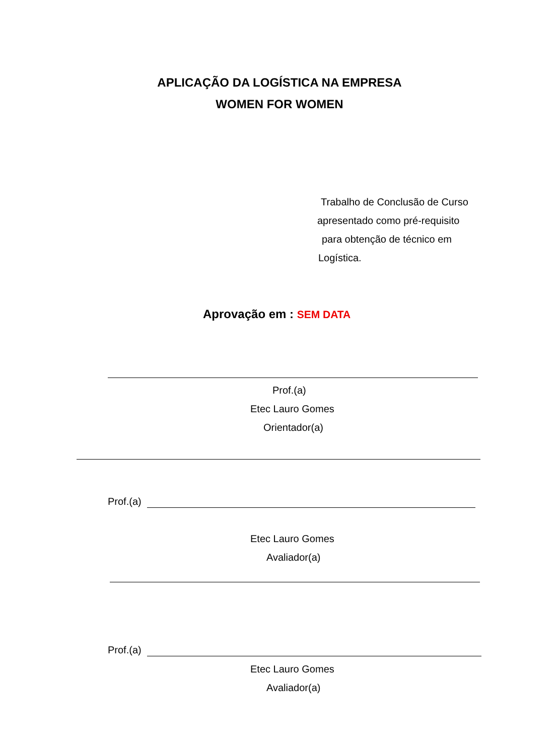APLICAÇÃO DA LOGÍSTICA NA EMPRESA
WOMEN FOR WOMEN
Trabalho de Conclusão de Curso
apresentado como pré-requisito
para obtenção de técnico em
Logística.
Aprovação em : SEM DATA
Prof.(a)
Etec Lauro Gomes
Orientador(a)
Prof.(a)
Etec Lauro Gomes
Avaliador(a)
Prof.(a)
Etec Lauro Gomes
Avaliador(a)